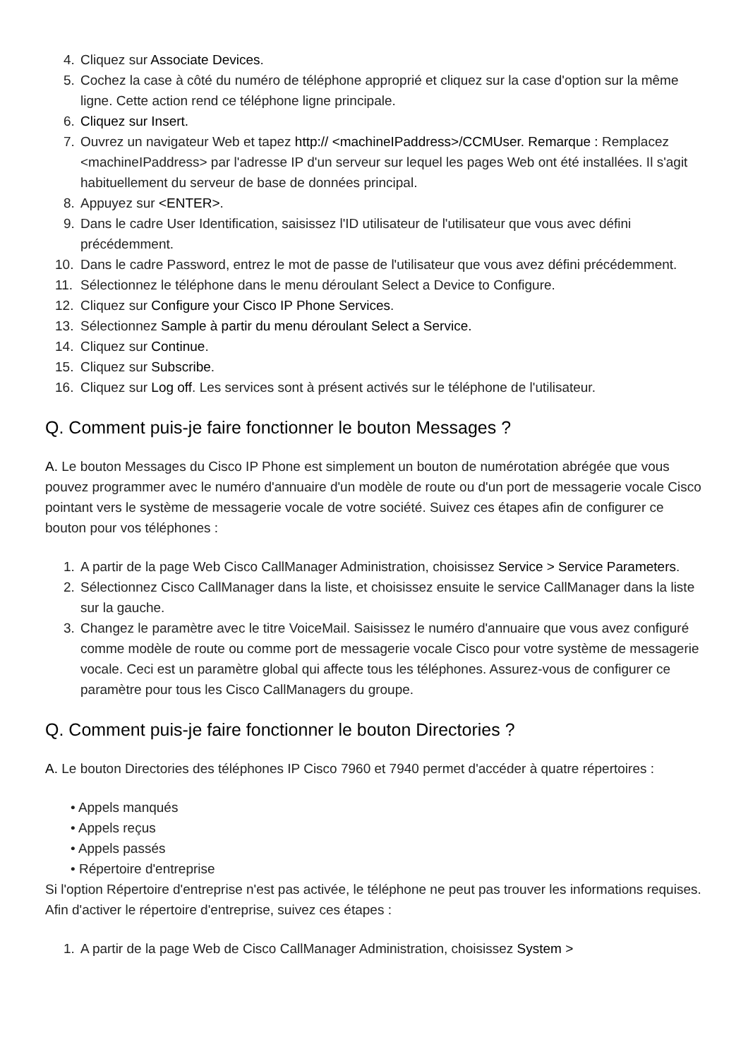4. Cliquez sur Associate Devices.
5. Cochez la case à côté du numéro de téléphone approprié et cliquez sur la case d'option sur la même ligne. Cette action rend ce téléphone ligne principale.
6. Cliquez sur Insert.
7. Ouvrez un navigateur Web et tapez http:// <machineIPaddress>/CCMUser. Remarque : Remplacez <machineIPaddress> par l'adresse IP d'un serveur sur lequel les pages Web ont été installées. Il s'agit habituellement du serveur de base de données principal.
8. Appuyez sur <ENTER>.
9. Dans le cadre User Identification, saisissez l'ID utilisateur de l'utilisateur que vous avec défini précédemment.
10. Dans le cadre Password, entrez le mot de passe de l'utilisateur que vous avez défini précédemment.
11. Sélectionnez le téléphone dans le menu déroulant Select a Device to Configure.
12. Cliquez sur Configure your Cisco IP Phone Services.
13. Sélectionnez Sample à partir du menu déroulant Select a Service.
14. Cliquez sur Continue.
15. Cliquez sur Subscribe.
16. Cliquez sur Log off. Les services sont à présent activés sur le téléphone de l'utilisateur.
Q. Comment puis-je faire fonctionner le bouton Messages ?
A. Le bouton Messages du Cisco IP Phone est simplement un bouton de numérotation abrégée que vous pouvez programmer avec le numéro d'annuaire d'un modèle de route ou d'un port de messagerie vocale Cisco pointant vers le système de messagerie vocale de votre société. Suivez ces étapes afin de configurer ce bouton pour vos téléphones :
1. A partir de la page Web Cisco CallManager Administration, choisissez Service > Service Parameters.
2. Sélectionnez Cisco CallManager dans la liste, et choisissez ensuite le service CallManager dans la liste sur la gauche.
3. Changez le paramètre avec le titre VoiceMail. Saisissez le numéro d'annuaire que vous avez configuré comme modèle de route ou comme port de messagerie vocale Cisco pour votre système de messagerie vocale. Ceci est un paramètre global qui affecte tous les téléphones. Assurez-vous de configurer ce paramètre pour tous les Cisco CallManagers du groupe.
Q. Comment puis-je faire fonctionner le bouton Directories ?
A. Le bouton Directories des téléphones IP Cisco 7960 et 7940 permet d'accéder à quatre répertoires :
• Appels manqués
• Appels reçus
• Appels passés
• Répertoire d'entreprise
Si l'option Répertoire d'entreprise n'est pas activée, le téléphone ne peut pas trouver les informations requises. Afin d'activer le répertoire d'entreprise, suivez ces étapes :
1. A partir de la page Web de Cisco CallManager Administration, choisissez System >